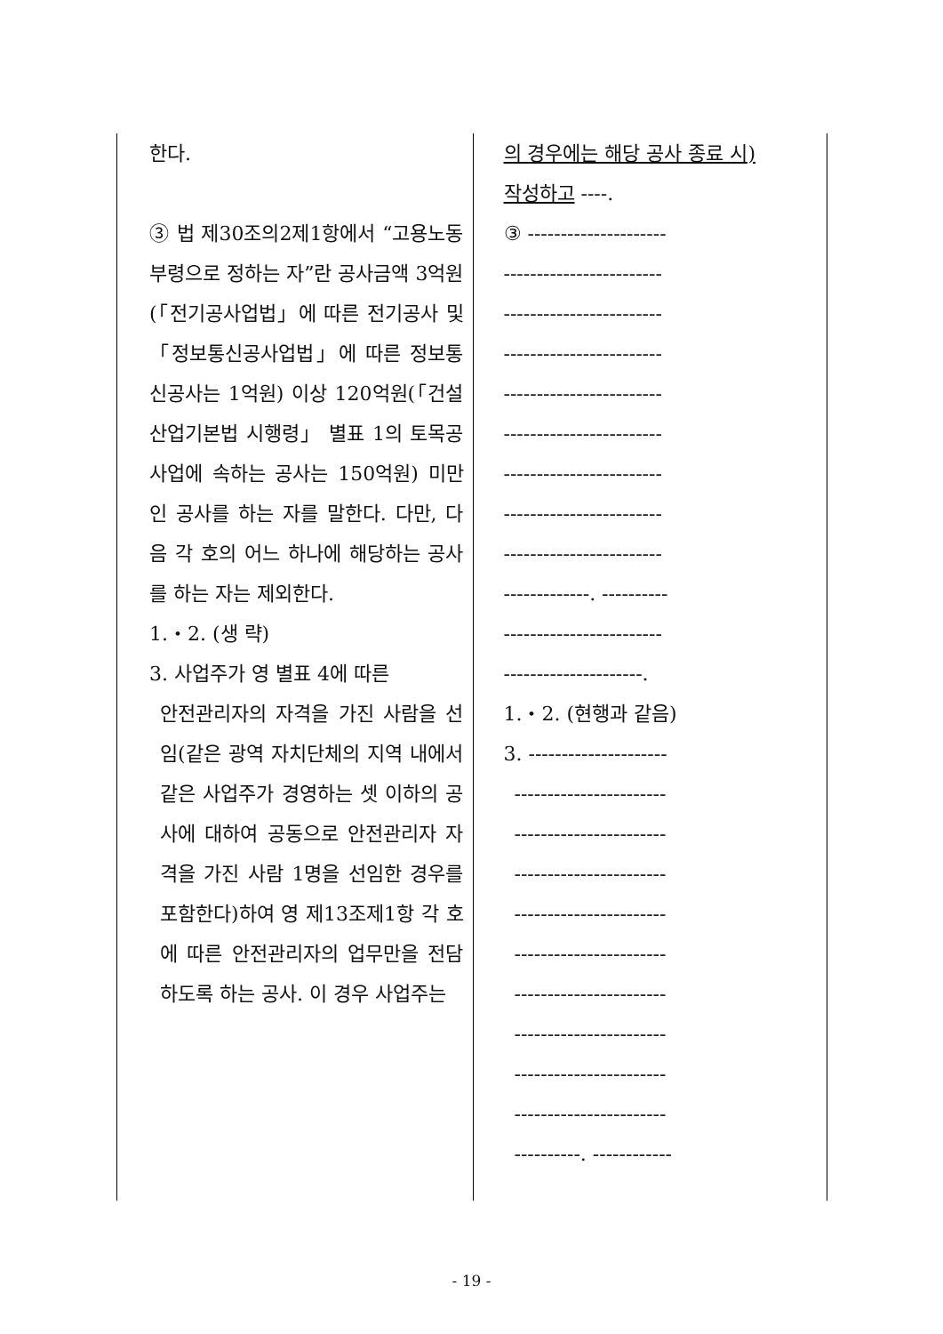| 한다. ③ 법 제30조의2제1항에서 “고용노동부령으로 정하는 자”란 공사금액 3억원(「전기공사업법」에 따른 전기공사 및 「정보통신공사업법」에 따른 정보통신공사는 1억원) 이상 120억원(「건설산업기본법 시행령」 별표 1의 토목공사업에 속하는 공사는 150억원) 미만인 공사를 하는 자를 말한다. 다만, 다음 각 호의 어느 하나에 해당하는 공사를 하는 자는 제외한다. 1.・2. (생 략) 3. 사업주가 영 별표 4에 따른 안전관리자의 자격을 가진 사람을 선임(같은 광역 자치단체의 지역 내에서 같은 사업주가 경영하는 셋 이하의 공사에 대하여 공동으로 안전관리자 자격을 가진 사람 1명을 선임한 경우를 포함한다)하여 영 제13조제1항 각 호에 따른 안전관리자의 업무만을 전담하도록 하는 공사. 이 경우 사업주는 | 의 경우에는 해당 공사 종료 시) 작성하고 ----. ③ --------------------- ------------------------ ------------------------ ------------------------ ------------------------ ------------------------ ------------------------ ------------------------ ------------------------ -------------. ---------- ------------------------ ---------------------. 1.・2. (현행과 같음) 3. --------------------- ----------------------- ----------------------- ----------------------- ----------------------- ----------------------- ----------------------- ----------------------- ----------------------- ----------------------- ----------. ------------ |
- 19 -